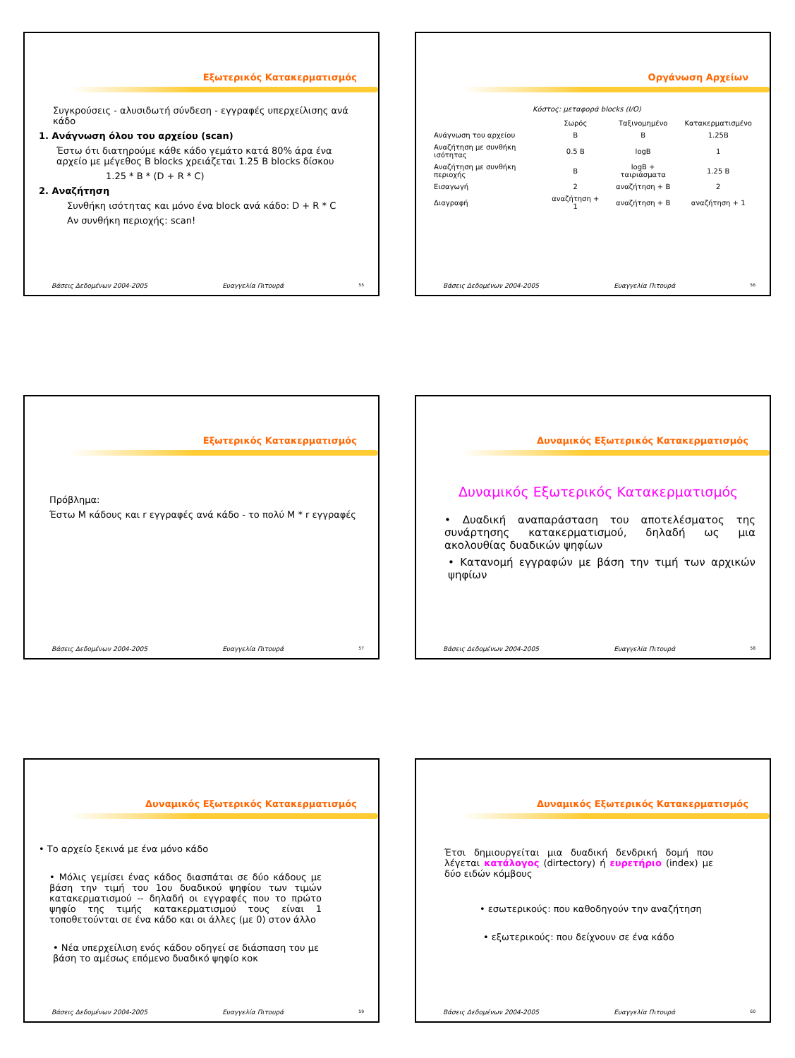Εξωτερικός Κατακερματισμός
Συγκρούσεις - αλυσιδωτή σύνδεση - εγγραφές υπερχείλισης ανά κάδο
1. Ανάγνωση όλου του αρχείου (scan)
Έστω ότι διατηρούμε κάθε κάδο γεμάτο κατά 80% άρα ένα αρχείο με μέγεθος B blocks χρειάζεται 1.25 B blocks δίσκου
1.25 * B * (D + R * C)
2. Αναζήτηση
Συνθήκη ισότητας και μόνο ένα block ανά κάδο: D + R * C
Αν συνθήκη περιοχής: scan!
Βάσεις Δεδομένων 2004-2005 Ευαγγελία Πιτουρά 55
Οργάνωση Αρχείων
Κόστος: μεταφορά blocks (I/O)
| | Σωρός | Ταξινομημένο | Κατακερματισμένο |
| --- | --- | --- | --- |
| Ανάγνωση του αρχείου | B | B | 1.25B |
| Αναζήτηση με συνθήκη ισότητας | 0.5 B | logB | 1 |
| Αναζήτηση με συνθήκη περιοχής | B | logB + ταιριάσματα | 1.25 B |
| Εισαγωγή | 2 | αναζήτηση + B | 2 |
| Διαγραφή | αναζήτηση + 1 | αναζήτηση + B | αναζήτηση + 1 |
Βάσεις Δεδομένων 2004-2005 Ευαγγελία Πιτουρά 56
Εξωτερικός Κατακερματισμός
Πρόβλημα:
Έστω M κάδους και r εγγραφές ανά κάδο - το πολύ M * r εγγραφές
Βάσεις Δεδομένων 2004-2005 Ευαγγελία Πιτουρά 57
Δυναμικός Εξωτερικός Κατακερματισμός
Δυναμικός Εξωτερικός Κατακερματισμός
• Δυαδική αναπαράσταση του αποτελέσματος της συνάρτησης κατακερματισμού, δηλαδή ως μια ακολουθίας δυαδικών ψηφίων
• Κατανομή εγγραφών με βάση την τιμή των αρχικών ψηφίων
Βάσεις Δεδομένων 2004-2005 Ευαγγελία Πιτουρά 58
Δυναμικός Εξωτερικός Κατακερματισμός
• Το αρχείο ξεκινά με ένα μόνο κάδο
• Μόλις γεμίσει ένας κάδος διασπάται σε δύο κάδους με βάση την τιμή του 1ου δυαδικού ψηφίου των τιμών κατακερματισμού -- δηλαδή οι εγγραφές που το πρώτο ψηφίο της τιμής κατακερματισμού τους είναι 1 τοποθετούνται σε ένα κάδο και οι άλλες (με 0) στον άλλο
• Νέα υπερχείλιση ενός κάδου οδηγεί σε διάσπαση του με βάση το αμέσως επόμενο δυαδικό ψηφίο κοκ
Βάσεις Δεδομένων 2004-2005 Ευαγγελία Πιτουρά 59
Δυναμικός Εξωτερικός Κατακερματισμός
Έτσι δημιουργείται μια δυαδική δενδρική δομή που λέγεται κατάλογος (dirtectory) ή ευρετήριο (index) με δύο ειδών κόμβους
• εσωτερικούς: που καθοδηγούν την αναζήτηση
• εξωτερικούς: που δείχνουν σε ένα κάδο
Βάσεις Δεδομένων 2004-2005 Ευαγγελία Πιτουρά 60